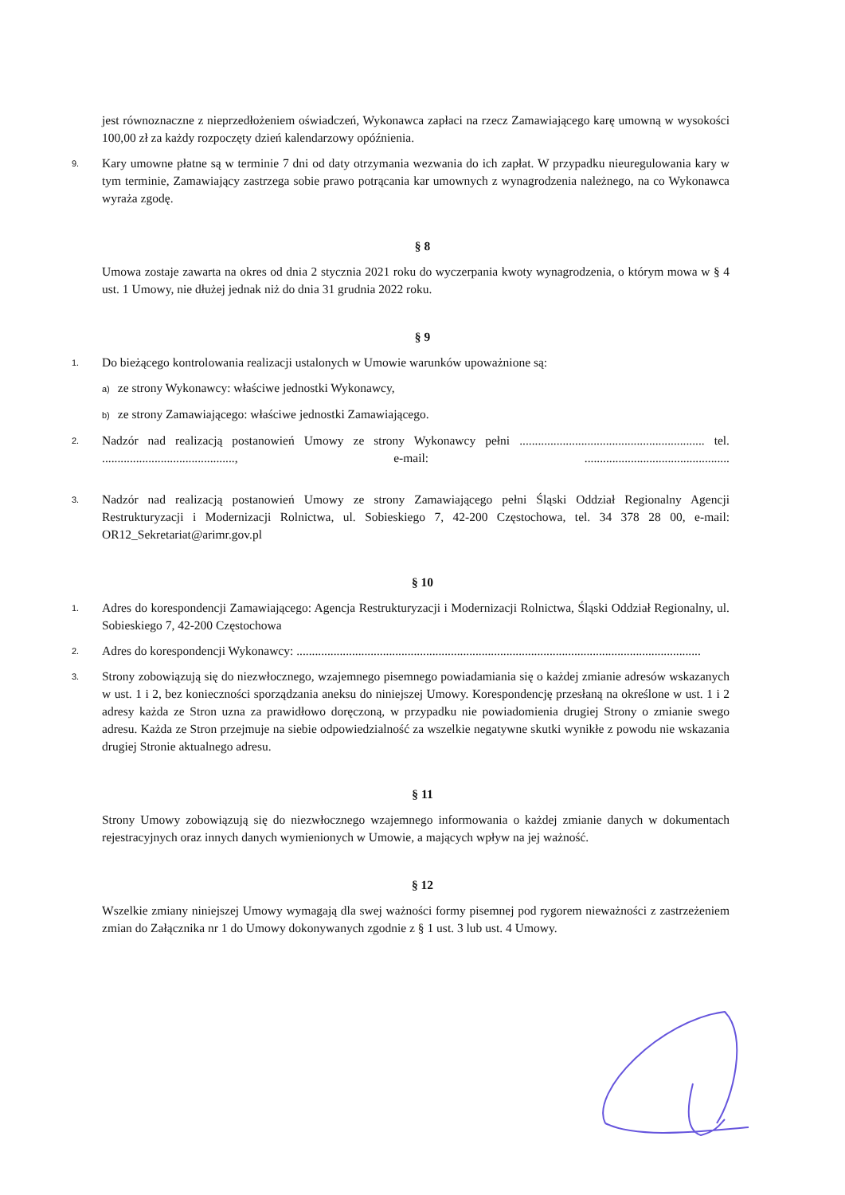jest równoznaczne z nieprzedłożeniem oświadczeń, Wykonawca zapłaci na rzecz Zamawiającego karę umowną w wysokości 100,00 zł za każdy rozpoczęty dzień kalendarzowy opóźnienia.
9. Kary umowne płatne są w terminie 7 dni od daty otrzymania wezwania do ich zapłat. W przypadku nieuregulowania kary w tym terminie, Zamawiający zastrzega sobie prawo potrącania kar umownych z wynagrodzenia należnego, na co Wykonawca wyraża zgodę.
§ 8
Umowa zostaje zawarta na okres od dnia 2 stycznia 2021 roku do wyczerpania kwoty wynagrodzenia, o którym mowa w § 4 ust. 1 Umowy, nie dłużej jednak niż do dnia 31 grudnia 2022 roku.
§ 9
1. Do bieżącego kontrolowania realizacji ustalonych w Umowie warunków upoważnione są:
a) ze strony Wykonawcy: właściwe jednostki Wykonawcy,
b) ze strony Zamawiającego: właściwe jednostki Zamawiającego.
2. Nadzór nad realizacją postanowień Umowy ze strony Wykonawcy pełni ............................................................ tel. ..........................................., e-mail: ...............................................
3. Nadzór nad realizacją postanowień Umowy ze strony Zamawiającego pełni Śląski Oddział Regionalny Agencji Restrukturyzacji i Modernizacji Rolnictwa, ul. Sobieskiego 7, 42-200 Częstochowa, tel. 34 378 28 00, e-mail: OR12_Sekretariat@arimr.gov.pl
§ 10
1. Adres do korespondencji Zamawiającego: Agencja Restrukturyzacji i Modernizacji Rolnictwa, Śląski Oddział Regionalny, ul. Sobieskiego 7, 42-200 Częstochowa
2. Adres do korespondencji Wykonawcy: ...................................................................................................................................
3. Strony zobowiązują się do niezwłocznego, wzajemnego pisemnego powiadamiania się o każdej zmianie adresów wskazanych w ust. 1 i 2, bez konieczności sporządzania aneksu do niniejszej Umowy. Korespondencję przesłaną na określone w ust. 1 i 2 adresy każda ze Stron uzna za prawidłowo doręczoną, w przypadku nie powiadomienia drugiej Strony o zmianie swego adresu. Każda ze Stron przejmuje na siebie odpowiedzialność za wszelkie negatywne skutki wynikłe z powodu nie wskazania drugiej Stronie aktualnego adresu.
§ 11
Strony Umowy zobowiązują się do niezwłocznego wzajemnego informowania o każdej zmianie danych w dokumentach rejestracyjnych oraz innych danych wymienionych w Umowie, a mających wpływ na jej ważność.
§ 12
Wszelkie zmiany niniejszej Umowy wymagają dla swej ważności formy pisemnej pod rygorem nieważności z zastrzeżeniem zmian do Załącznika nr 1 do Umowy dokonywanych zgodnie z § 1 ust. 3 lub ust. 4 Umowy.